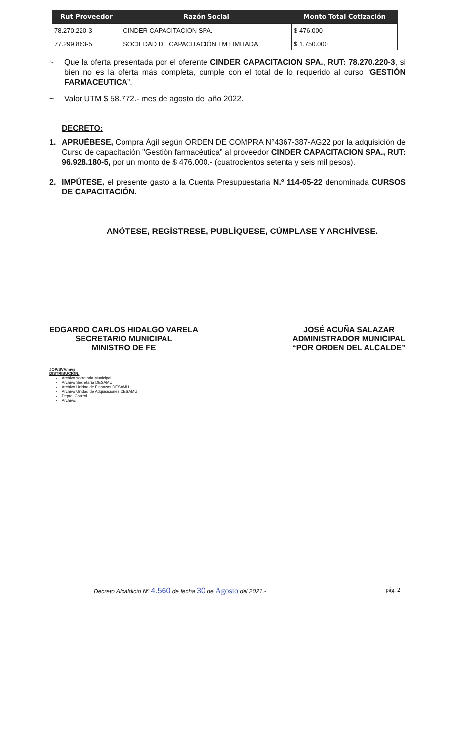| Rut Proveedor | Razón Social | Monto Total Cotización |
| --- | --- | --- |
| 78.270.220-3 | CINDER CAPACITACION SPA. | $ 476.000 |
| 77.299.863-5 | SOCIEDAD DE CAPACITACIÓN TM LIMITADA | $ 1.750.000 |
~ Que la oferta presentada por el oferente CINDER CAPACITACION SPA., RUT: 78.270.220-3, si bien no es la oferta más completa, cumple con el total de lo requerido al curso “GESTIÓN FARMACEUTICA”.
~ Valor UTM $ 58.772.- mes de agosto del año 2022.
DECRETO:
1. APRUÉBESE, Compra Ágil según ORDEN DE COMPRA N°4367-387-AG22 por la adquisición de Curso de capacitación "Gestión farmacéutica” al proveedor CINDER CAPACITACION SPA., RUT: 96.928.180-5, por un monto de $ 476.000.- (cuatrocientos setenta y seis mil pesos).
2. IMPÚTESE, el presente gasto a la Cuenta Presupuestaria N.º 114-05-22 denominada CURSOS DE CAPACITACIÓN.
ANÓTESE, REGÍSTRESE, PUBLÍQUESE, CÚMPLASE Y ARCHÍVESE.
EDGARDO CARLOS HIDALGO VARELA
SECRETARIO MUNICIPAL
MINISTRO DE FE
JOSÉ ACUÑA SALAZAR
ADMINISTRADOR MUNICIPAL
“POR ORDEN DEL ALCALDE”
JOP/SVV/mvs
DISTRIBUCIÓN:
Archivo secretaria Municipal
Archivo Secretaría DESAMU
Archivo Unidad de Finanzas DESAMU
Archivo Unidad de Adquisiciones DESAMU
Depto. Control
Archivo.
Decreto Alcaldicio Nº 4.560 de fecha 30 de Agosto del 2021.- pág. 2